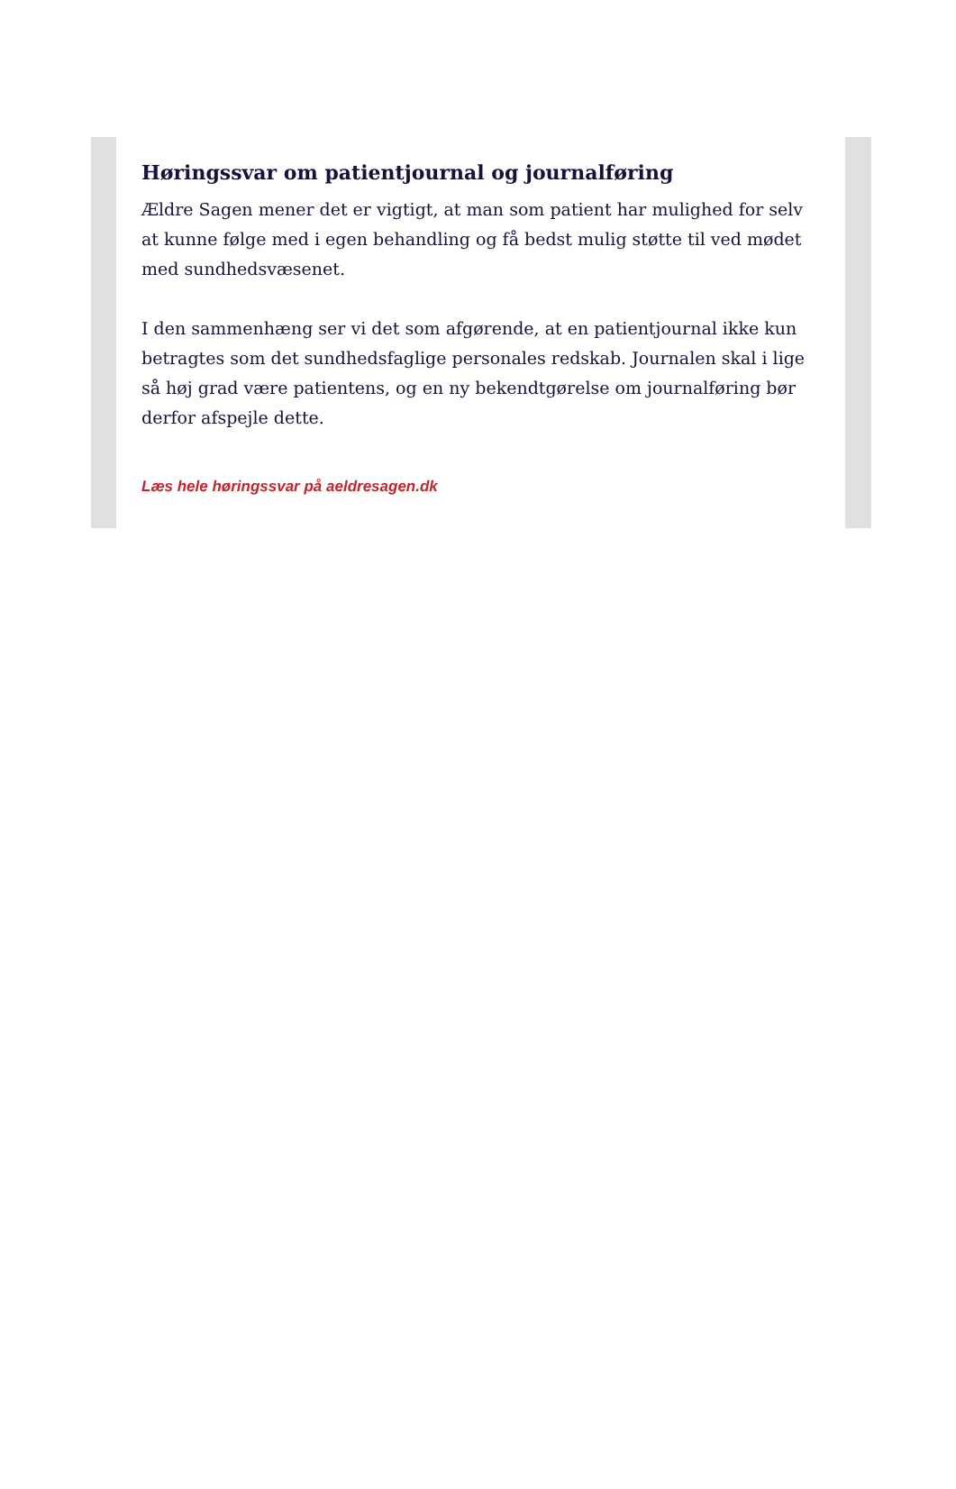Høringssvar om patientjournal og journalføring
Ældre Sagen mener det er vigtigt, at man som patient har mulighed for selv at kunne følge med i egen behandling og få bedst mulig støtte til ved mødet med sundhedsvæsenet.
I den sammenhæng ser vi det som afgørende, at en patientjournal ikke kun betragtes som det sundhedsfaglige personales redskab. Journalen skal i lige så høj grad være patientens, og en ny bekendtgørelse om journalføring bør derfor afspejle dette.
Læs hele høringssvar på aeldresagen.dk